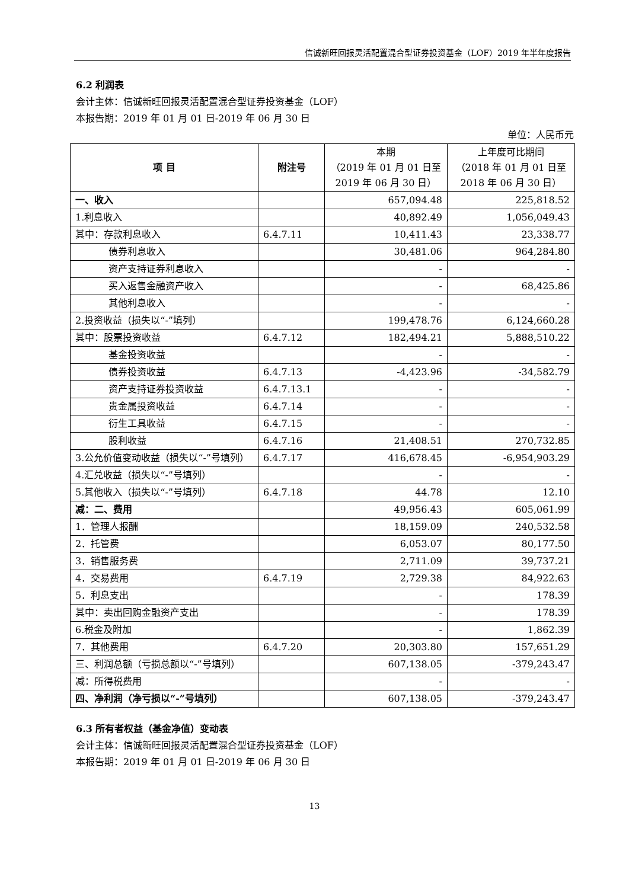信诚新旺回报灵活配置混合型证券投资基金（LOF）2019 年半年度报告
6.2 利润表
会计主体：信诚新旺回报灵活配置混合型证券投资基金（LOF）
本报告期：2019 年 01 月 01 日-2019 年 06 月 30 日
单位：人民币元
| 项 目 | 附注号 | 本期 （2019 年 01 月 01 日至 2019 年 06 月 30 日） | 上年度可比期间 （2018 年 01 月 01 日至 2018 年 06 月 30 日） |
| 一、收入 | | 657,094.48 | 225,818.52 |
| 1.利息收入 | | 40,892.49 | 1,056,049.43 |
| 其中：存款利息收入 | 6.4.7.11 | 10,411.43 | 23,338.77 |
| 债券利息收入 | | 30,481.06 | 964,284.80 |
| 资产支持证券利息收入 | | - | - |
| 买入返售金融资产收入 | | - | 68,425.86 |
| 其他利息收入 | | - | - |
| 2.投资收益（损失以“-”填列） | | 199,478.76 | 6,124,660.28 |
| 其中：股票投资收益 | 6.4.7.12 | 182,494.21 | 5,888,510.22 |
| 基金投资收益 | | - | - |
| 债券投资收益 | 6.4.7.13 | -4,423.96 | -34,582.79 |
| 资产支持证券投资收益 | 6.4.7.13.1 | - | - |
| 贵金属投资收益 | 6.4.7.14 | - | - |
| 衍生工具收益 | 6.4.7.15 | - | - |
| 股利收益 | 6.4.7.16 | 21,408.51 | 270,732.85 |
| 3.公允价值变动收益（损失以“-”号填列） | 6.4.7.17 | 416,678.45 | -6,954,903.29 |
| 4.汇兑收益（损失以“-”号填列） | | - | - |
| 5.其他收入（损失以“-”号填列） | 6.4.7.18 | 44.78 | 12.10 |
| 减：二、费用 | | 49,956.43 | 605,061.99 |
| 1．管理人报酬 | | 18,159.09 | 240,532.58 |
| 2．托管费 | | 6,053.07 | 80,177.50 |
| 3．销售服务费 | | 2,711.09 | 39,737.21 |
| 4．交易费用 | 6.4.7.19 | 2,729.38 | 84,922.63 |
| 5．利息支出 | | - | 178.39 |
| 其中：卖出回购金融资产支出 | | - | 178.39 |
| 6.税金及附加 | | - | 1,862.39 |
| 7．其他费用 | 6.4.7.20 | 20,303.80 | 157,651.29 |
| 三、利润总额（亏损总额以“-”号填列） | | 607,138.05 | -379,243.47 |
| 减：所得税费用 | | - | - |
| 四、净利润（净亏损以“-”号填列） | | 607,138.05 | -379,243.47 |
6.3 所有者权益（基金净值）变动表
会计主体：信诚新旺回报灵活配置混合型证券投资基金（LOF）
本报告期：2019 年 01 月 01 日-2019 年 06 月 30 日
13